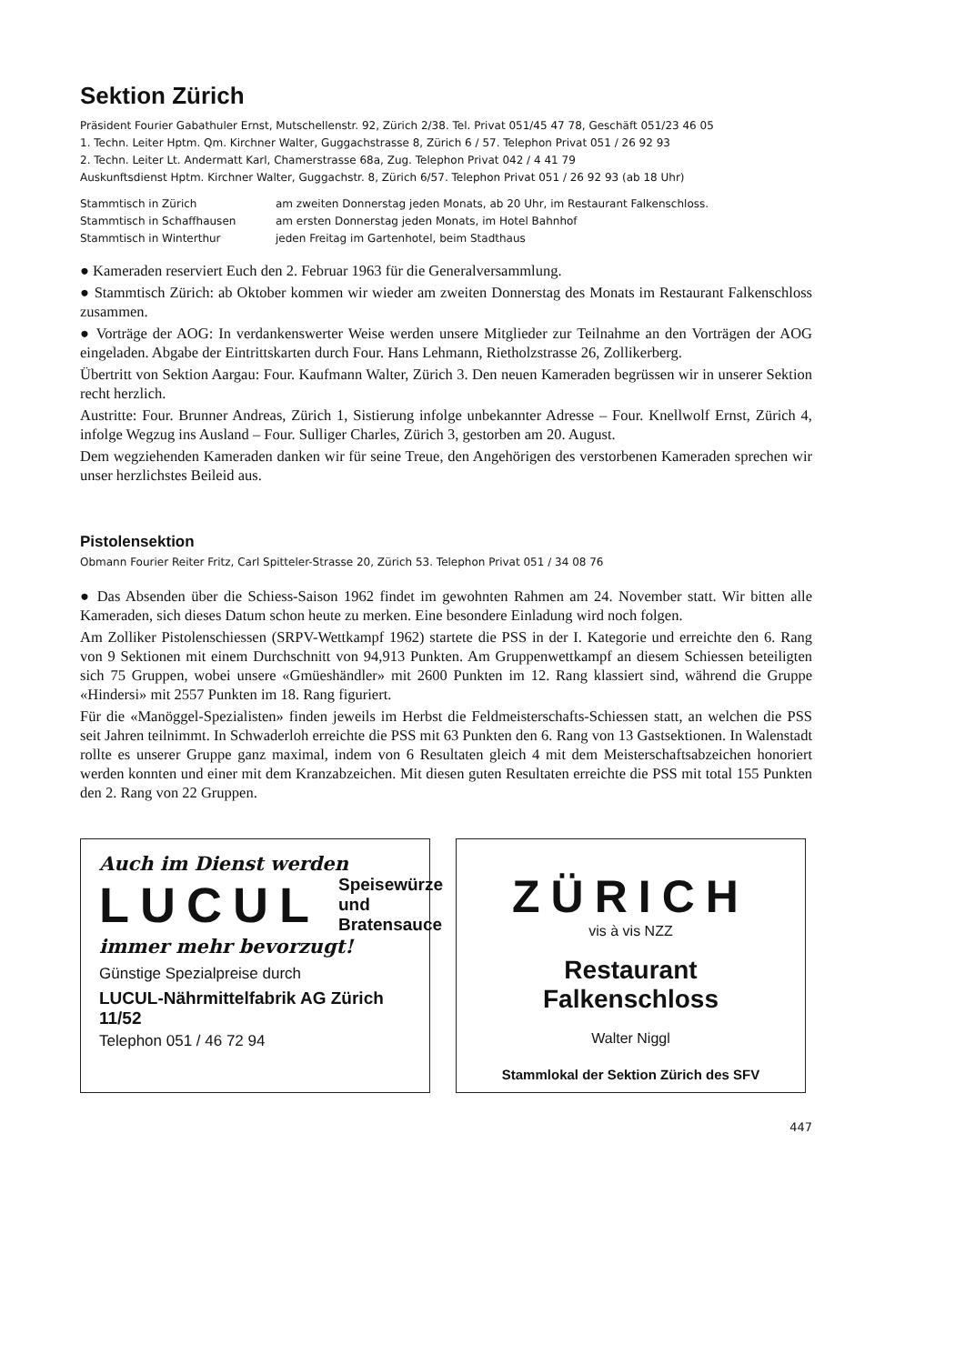Sektion Zürich
Präsident Fourier Gabathuler Ernst, Mutschellenstr. 92, Zürich 2/38. Tel. Privat 051/45 47 78, Geschäft 051/23 46 05
1. Techn. Leiter Hptm. Qm. Kirchner Walter, Guggachstrasse 8, Zürich 6 / 57. Telephon Privat 051 / 26 92 93
2. Techn. Leiter Lt. Andermatt Karl, Chamerstrasse 68a, Zug. Telephon Privat 042 / 4 41 79
Auskunftsdienst Hptm. Kirchner Walter, Guggachstr. 8, Zürich 6/57. Telephon Privat 051 / 26 92 93 (ab 18 Uhr)
Stammtisch in Zürich am zweiten Donnerstag jeden Monats, ab 20 Uhr, im Restaurant Falkenschloss.
Stammtisch in Schaffhausen am ersten Donnerstag jeden Monats, im Hotel Bahnhof
Stammtisch in Winterthur jeden Freitag im Gartenhotel, beim Stadthaus
● Kameraden reserviert Euch den 2. Februar 1963 für die Generalversammlung.
● Stammtisch Zürich: ab Oktober kommen wir wieder am zweiten Donnerstag des Monats im Restaurant Falkenschloss zusammen.
● Vorträge der AOG: In verdankenswerter Weise werden unsere Mitglieder zur Teilnahme an den Vorträgen der AOG eingeladen. Abgabe der Eintrittskarten durch Four. Hans Lehmann, Rietholzstrasse 26, Zollikerberg.
Übertritt von Sektion Aargau: Four. Kaufmann Walter, Zürich 3. Den neuen Kameraden begrüssen wir in unserer Sektion recht herzlich.
Austritte: Four. Brunner Andreas, Zürich 1, Sistierung infolge unbekannter Adresse – Four. Knellwolf Ernst, Zürich 4, infolge Wegzug ins Ausland – Four. Sulliger Charles, Zürich 3, gestorben am 20. August.
Dem wegziehenden Kameraden danken wir für seine Treue, den Angehörigen des verstorbenen Kameraden sprechen wir unser herzlichstes Beileid aus.
Pistolensektion
Obmann Fourier Reiter Fritz, Carl Spitteler-Strasse 20, Zürich 53. Telephon Privat 051 / 34 08 76
● Das Absenden über die Schiess-Saison 1962 findet im gewohnten Rahmen am 24. November statt. Wir bitten alle Kameraden, sich dieses Datum schon heute zu merken. Eine besondere Einladung wird noch folgen.
Am Zolliker Pistolenschiessen (SRPV-Wettkampf 1962) startete die PSS in der I. Kategorie und erreichte den 6. Rang von 9 Sektionen mit einem Durchschnitt von 94,913 Punkten. Am Gruppenwettkampf an diesem Schiessen beteiligten sich 75 Gruppen, wobei unsere «Gmüeshändler» mit 2600 Punkten im 12. Rang klassiert sind, während die Gruppe «Hindersi» mit 2557 Punkten im 18. Rang figuriert.
Für die «Manöggel-Spezialisten» finden jeweils im Herbst die Feldmeisterschafts-Schiessen statt, an welchen die PSS seit Jahren teilnimmt. In Schwaderloh erreichte die PSS mit 63 Punkten den 6. Rang von 13 Gastsektionen. In Walenstadt rollte es unserer Gruppe ganz maximal, indem von 6 Resultaten gleich 4 mit dem Meisterschaftsabzeichen honoriert werden konnten und einer mit dem Kranzabzeichen. Mit diesen guten Resultaten erreichte die PSS mit total 155 Punkten den 2. Rang von 22 Gruppen.
Auch im Dienst werden
LUCUL Speisewürze und
Bratensauce
immer mehr bevorzugt!
Günstige Spezialpreise durch
LUCUL-Nährmittelfabrik AG Zürich 11/52
Telephon 051 / 46 72 94
ZÜRICH
vis à vis NZZ
Restaurant Falkenschloss
Walter Niggl
Stammlokal der Sektion Zürich des SFV
447